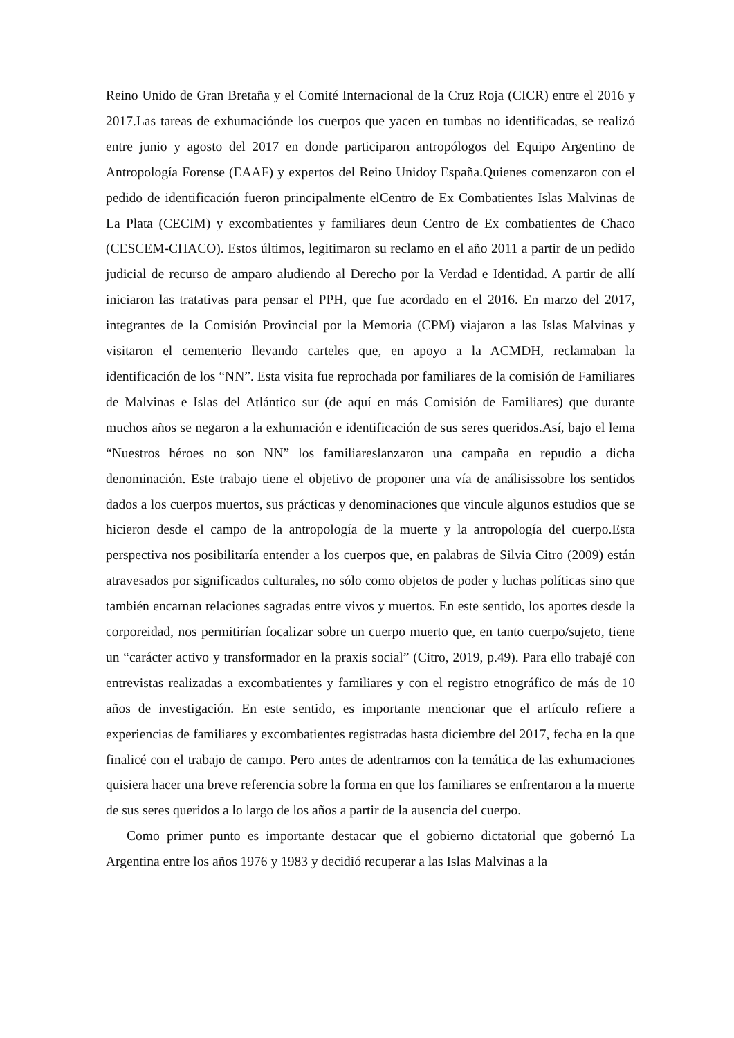Reino Unido de Gran Bretaña y el Comité Internacional de la Cruz Roja (CICR) entre el 2016 y 2017.Las tareas de exhumaciónde los cuerpos que yacen en tumbas no identificadas, se realizó entre junio y agosto del 2017 en donde participaron antropólogos del Equipo Argentino de Antropología Forense (EAAF) y expertos del Reino Unidoy España.Quienes comenzaron con el pedido de identificación fueron principalmente elCentro de Ex Combatientes Islas Malvinas de La Plata (CECIM) y excombatientes y familiares deun Centro de Ex combatientes de Chaco (CESCEM-CHACO). Estos últimos, legitimaron su reclamo en el año 2011 a partir de un pedido judicial de recurso de amparo aludiendo al Derecho por la Verdad e Identidad. A partir de allí iniciaron las tratativas para pensar el PPH, que fue acordado en el 2016. En marzo del 2017, integrantes de la Comisión Provincial por la Memoria (CPM) viajaron a las Islas Malvinas y visitaron el cementerio llevando carteles que, en apoyo a la ACMDH, reclamaban la identificación de los “NN”. Esta visita fue reprochada por familiares de la comisión de Familiares de Malvinas e Islas del Atlántico sur (de aquí en más Comisión de Familiares) que durante muchos años se negaron a la exhumación e identificación de sus seres queridos.Así, bajo el lema “Nuestros héroes no son NN” los familiareslanzaron una campaña en repudio a dicha denominación. Este trabajo tiene el objetivo de proponer una vía de análisissobre los sentidos dados a los cuerpos muertos, sus prácticas y denominaciones que vincule algunos estudios que se hicieron desde el campo de la antropología de la muerte y la antropología del cuerpo.Esta perspectiva nos posibilitaría entender a los cuerpos que, en palabras de Silvia Citro (2009) están atravesados por significados culturales, no sólo como objetos de poder y luchas políticas sino que también encarnan relaciones sagradas entre vivos y muertos. En este sentido, los aportes desde la corporeidad, nos permitirían focalizar sobre un cuerpo muerto que, en tanto cuerpo/sujeto, tiene un “carácter activo y transformador en la praxis social” (Citro, 2019, p.49). Para ello trabajé con entrevistas realizadas a excombatientes y familiares y con el registro etnográfico de más de 10 años de investigación. En este sentido, es importante mencionar que el artículo refiere a experiencias de familiares y excombatientes registradas hasta diciembre del 2017, fecha en la que finalicé con el trabajo de campo. Pero antes de adentrarnos con la temática de las exhumaciones quisiera hacer una breve referencia sobre la forma en que los familiares se enfrentaron a la muerte de sus seres queridos a lo largo de los años a partir de la ausencia del cuerpo.
Como primer punto es importante destacar que el gobierno dictatorial que gobernó La Argentina entre los años 1976 y 1983 y decidió recuperar a las Islas Malvinas a la